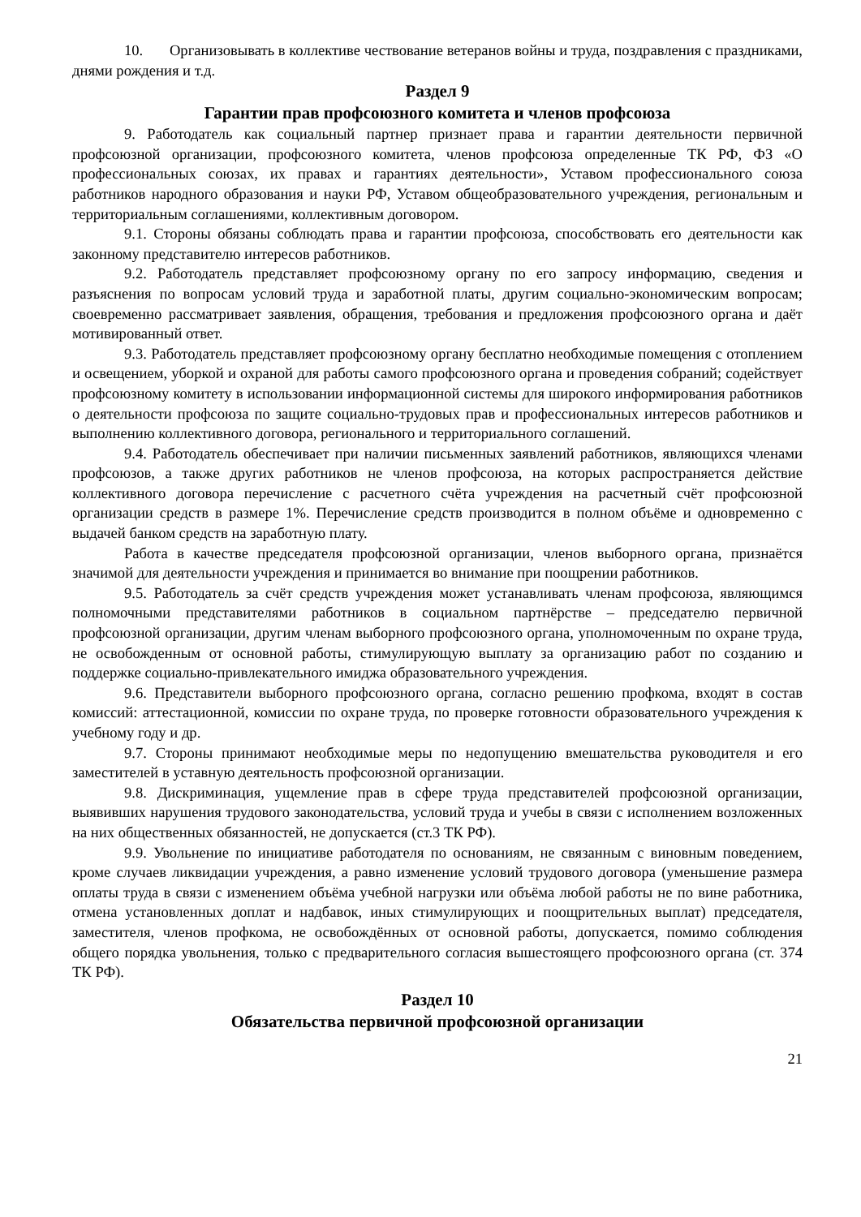10. Организовывать в коллективе чествование ветеранов войны и труда, поздравления с праздниками, днями рождения и т.д.
Раздел 9
Гарантии прав профсоюзного комитета и членов профсоюза
9. Работодатель как социальный партнер признает права и гарантии деятельности первичной профсоюзной организации, профсоюзного комитета, членов профсоюза определенные ТК РФ, ФЗ «О профессиональных союзах, их правах и гарантиях деятельности», Уставом профессионального союза работников народного образования и науки РФ, Уставом общеобразовательного учреждения, региональным и территориальным соглашениями, коллективным договором.
9.1. Стороны обязаны соблюдать права и гарантии профсоюза, способствовать его деятельности как законному представителю интересов работников.
9.2. Работодатель представляет профсоюзному органу по его запросу информацию, сведения и разъяснения по вопросам условий труда и заработной платы, другим социально-экономическим вопросам; своевременно рассматривает заявления, обращения, требования и предложения профсоюзного органа и даёт мотивированный ответ.
9.3. Работодатель представляет профсоюзному органу бесплатно необходимые помещения с отоплением и освещением, уборкой и охраной для работы самого профсоюзного органа и проведения собраний; содействует профсоюзному комитету в использовании информационной системы для широкого информирования работников о деятельности профсоюза по защите социально-трудовых прав и профессиональных интересов работников и выполнению коллективного договора, регионального и территориального соглашений.
9.4. Работодатель обеспечивает при наличии письменных заявлений работников, являющихся членами профсоюзов, а также других работников не членов профсоюза, на которых распространяется действие коллективного договора перечисление с расчетного счёта учреждения на расчетный счёт профсоюзной организации средств в размере 1%. Перечисление средств производится в полном объёме и одновременно с выдачей банком средств на заработную плату.
Работа в качестве председателя профсоюзной организации, членов выборного органа, признаётся значимой для деятельности учреждения и принимается во внимание при поощрении работников.
9.5. Работодатель за счёт средств учреждения может устанавливать членам профсоюза, являющимся полномочными представителями работников в социальном партнёрстве – председателю первичной профсоюзной организации, другим членам выборного профсоюзного органа, уполномоченным по охране труда, не освобожденным от основной работы, стимулирующую выплату за организацию работ по созданию и поддержке социально-привлекательного имиджа образовательного учреждения.
9.6. Представители выборного профсоюзного органа, согласно решению профкома, входят в состав комиссий: аттестационной, комиссии по охране труда, по проверке готовности образовательного учреждения к учебному году и др.
9.7. Стороны принимают необходимые меры по недопущению вмешательства руководителя и его заместителей в уставную деятельность профсоюзной организации.
9.8. Дискриминация, ущемление прав в сфере труда представителей профсоюзной организации, выявивших нарушения трудового законодательства, условий труда и учебы в связи с исполнением возложенных на них общественных обязанностей, не допускается (ст.3 ТК РФ).
9.9. Увольнение по инициативе работодателя по основаниям, не связанным с виновным поведением, кроме случаев ликвидации учреждения, а равно изменение условий трудового договора (уменьшение размера оплаты труда в связи с изменением объёма учебной нагрузки или объёма любой работы не по вине работника, отмена установленных доплат и надбавок, иных стимулирующих и поощрительных выплат) председателя, заместителя, членов профкома, не освобождённых от основной работы, допускается, помимо соблюдения общего порядка увольнения, только с предварительного согласия вышестоящего профсоюзного органа (ст. 374 ТК РФ).
Раздел 10
Обязательства первичной профсоюзной организации
21